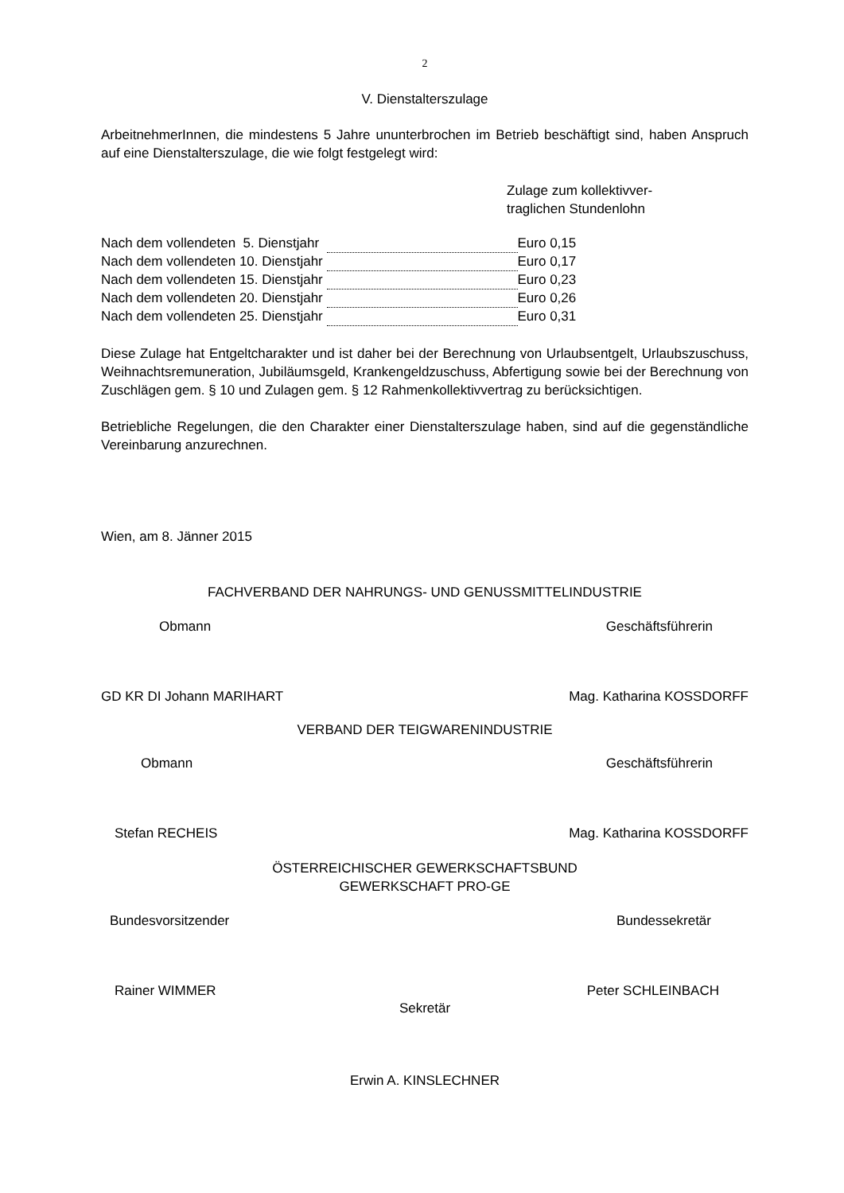2
V. Dienstalterszulage
ArbeitnehmerInnen, die mindestens 5 Jahre ununterbrochen im Betrieb beschäftigt sind, haben Anspruch auf eine Dienstalterszulage, die wie folgt festgelegt wird:
Zulage zum kollektivver-
traglichen Stundenlohn
| Nach dem vollendeten 5. Dienstjahr | | Euro 0,15 |
| Nach dem vollendeten 10. Dienstjahr | | Euro 0,17 |
| Nach dem vollendeten 15. Dienstjahr | | Euro 0,23 |
| Nach dem vollendeten 20. Dienstjahr | | Euro 0,26 |
| Nach dem vollendeten 25. Dienstjahr | | Euro 0,31 |
Diese Zulage hat Entgeltcharakter und ist daher bei der Berechnung von Urlaubsentgelt, Urlaubszuschuss, Weihnachtsremuneration, Jubiläumsgeld, Krankengeldzuschuss, Abfertigung sowie bei der Berechnung von Zuschlägen gem. § 10 und Zulagen gem. § 12 Rahmenkollektivvertrag zu berücksichtigen.
Betriebliche Regelungen, die den Charakter einer Dienstalterszulage haben, sind auf die gegenständliche Vereinbarung anzurechnen.
Wien, am 8. Jänner 2015
FACHVERBAND DER NAHRUNGS- UND GENUSSMITTELINDUSTRIE
Obmann Geschäftsführerin
GD KR DI Johann MARIHART Mag. Katharina KOSSDORFF
VERBAND DER TEIGWARENINDUSTRIE
Obmann Geschäftsführerin
Stefan RECHEIS Mag. Katharina KOSSDORFF
ÖSTERREICHISCHER GEWERKSCHAFTSBUND
GEWERKSCHAFT PRO-GE
Bundesvorsitzender Bundessekretär
Rainer WIMMER Peter SCHLEINBACH
Sekretär
Erwin A. KINSLECHNER